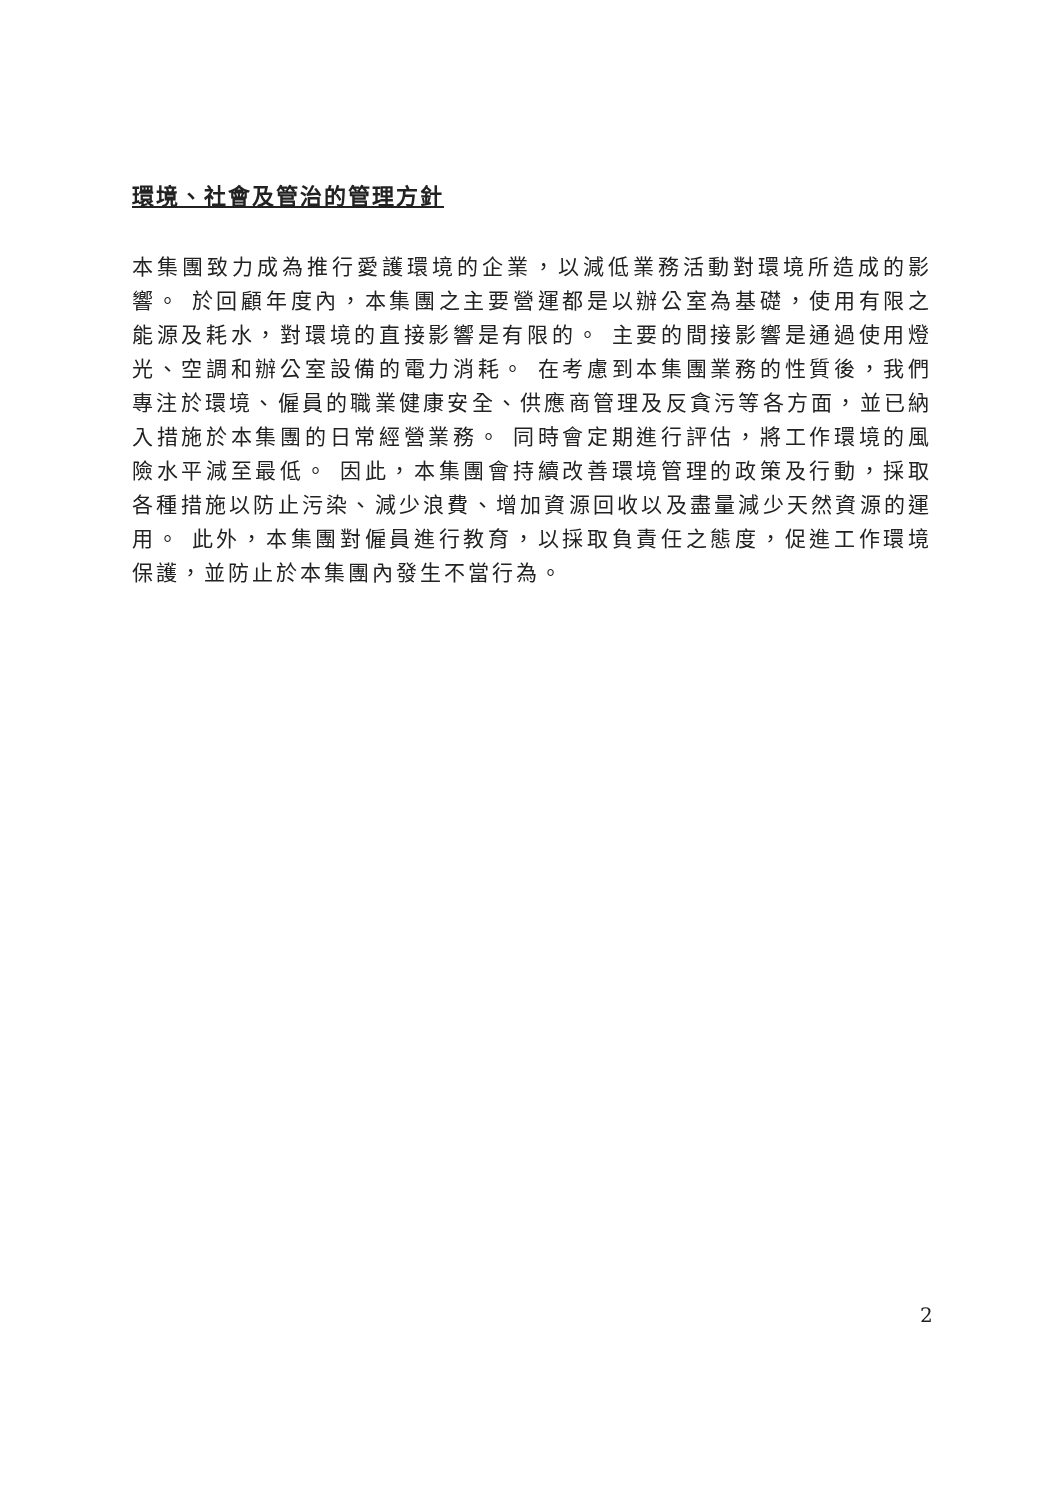環境、社會及管治的管理方針
本集團致力成為推行愛護環境的企業，以減低業務活動對環境所造成的影響。 於回顧年度內，本集團之主要營運都是以辦公室為基礎，使用有限之能源及耗水，對環境的直接影響是有限的。 主要的間接影響是通過使用燈光、空調和辦公室設備的電力消耗。 在考慮到本集團業務的性質後，我們專注於環境、僱員的職業健康安全、供應商管理及反貪污等各方面，並已納入措施於本集團的日常經營業務。 同時會定期進行評估，將工作環境的風險水平減至最低。 因此，本集團會持續改善環境管理的政策及行動，採取各種措施以防止污染、減少浪費、增加資源回收以及盡量減少天然資源的運用。 此外，本集團對僱員進行教育，以採取負責任之態度，促進工作環境保護，並防止於本集團內發生不當行為。
2